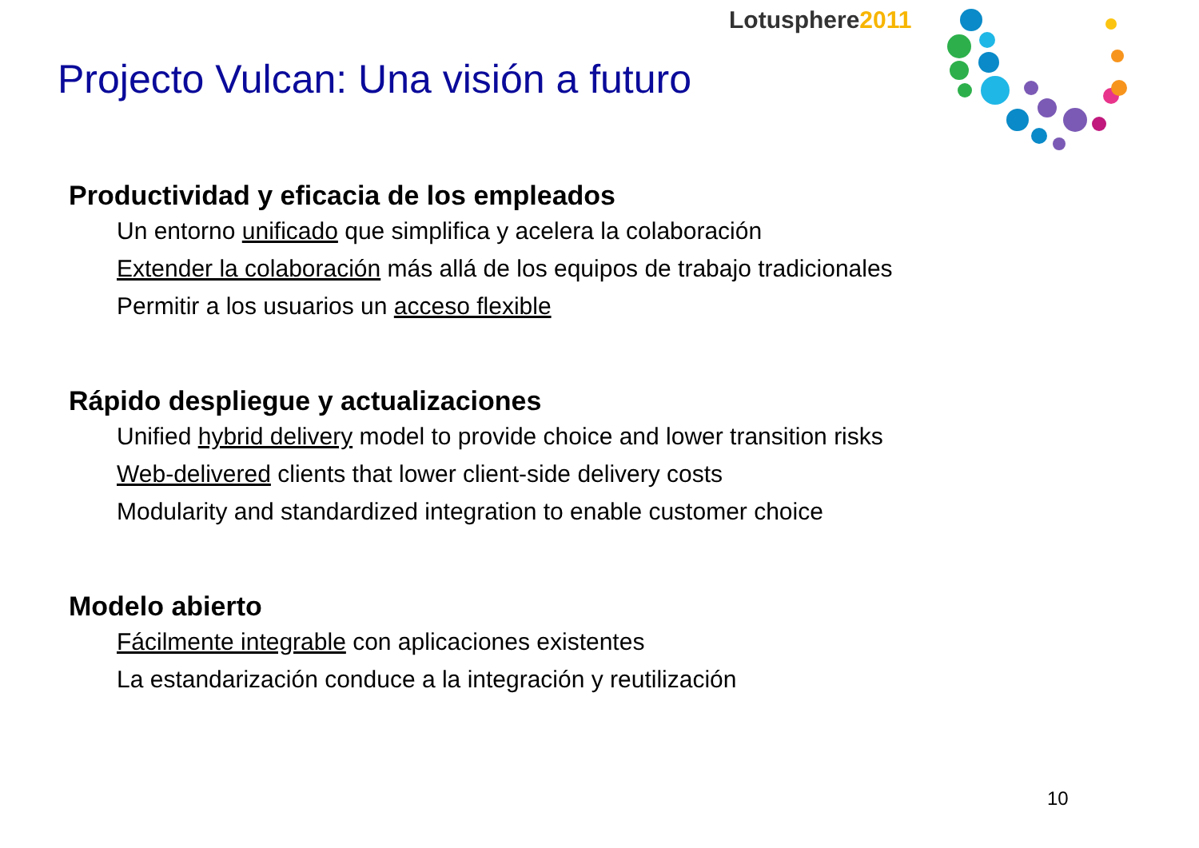Lotusphere2011
Projecto Vulcan: Una visión a futuro
Productividad y eficacia de los empleados
Un entorno unificado que simplifica y acelera la colaboración
Extender la colaboración más allá de los equipos de trabajo tradicionales
Permitir a los usuarios un acceso flexible
Rápido despliegue y actualizaciones
Unified hybrid delivery model to provide choice and lower transition risks
Web-delivered clients that lower client-side delivery costs
Modularity and standardized integration to enable customer choice
Modelo abierto
Fácilmente integrable con aplicaciones existentes
La estandarización conduce a la integración y reutilización
10